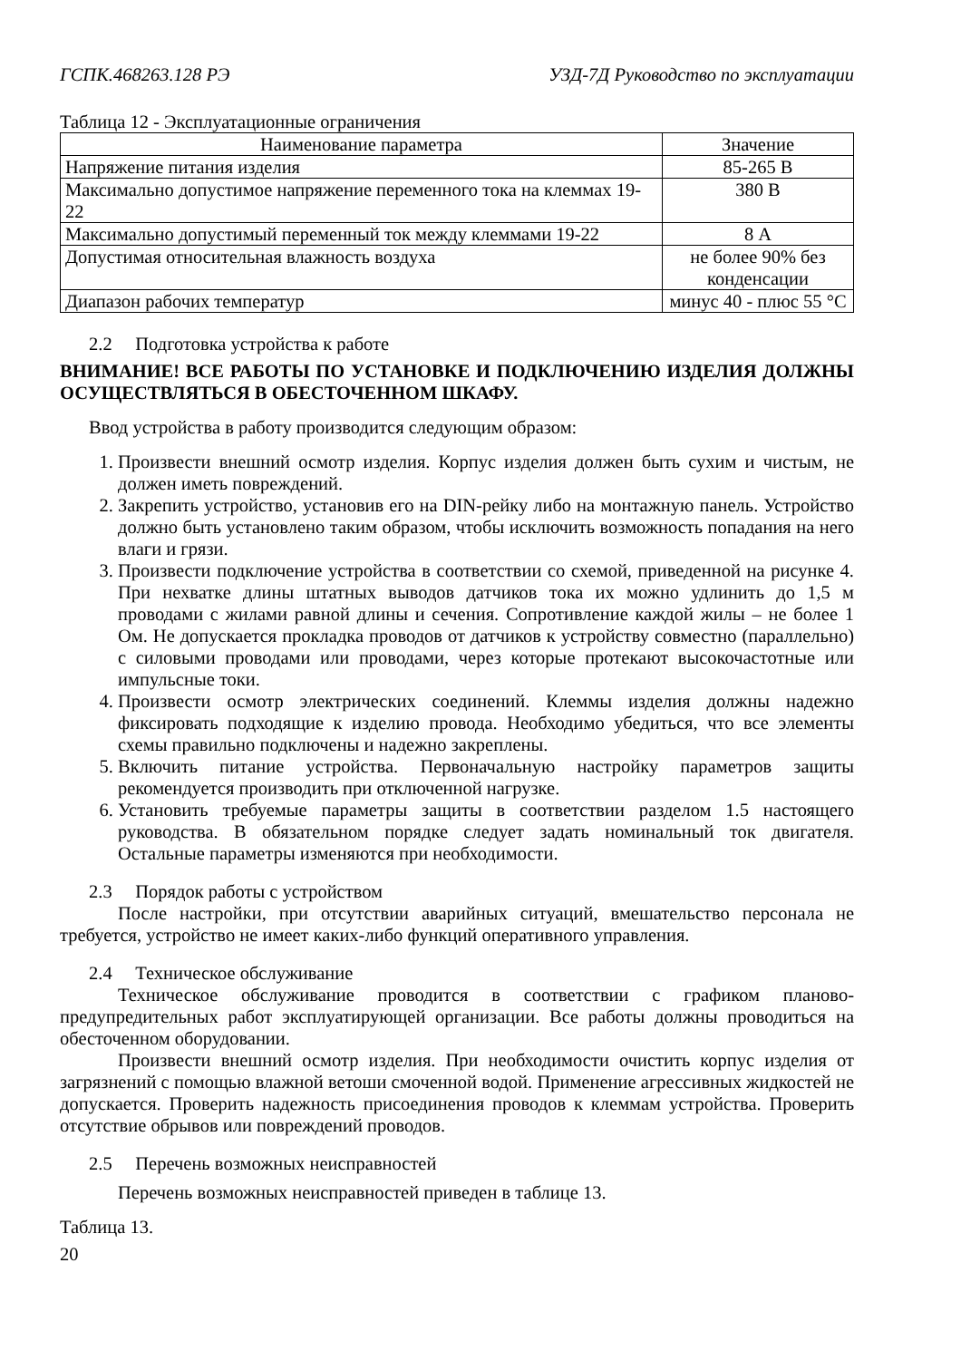ГСПК.468263.128 РЭ УЗД-7Д Руководство по эксплуатации
Таблица 12 - Эксплуатационные ограничения
| Наименование параметра | Значение |
| --- | --- |
| Напряжение питания изделия | 85-265 В |
| Максимально допустимое напряжение переменного тока на клеммах 19-22 | 380 В |
| Максимально допустимый переменный ток между клеммами 19-22 | 8 А |
| Допустимая относительная влажность воздуха | не более 90% без конденсации |
| Диапазон рабочих температур | минус 40 - плюс 55 °С |
2.2 Подготовка устройства к работе
ВНИМАНИЕ! ВСЕ РАБОТЫ ПО УСТАНОВКЕ И ПОДКЛЮЧЕНИЮ ИЗДЕЛИЯ ДОЛЖНЫ ОСУЩЕСТВЛЯТЬСЯ В ОБЕСТОЧЕННОМ ШКАФУ.
Ввод устройства в работу производится следующим образом:
1. Произвести внешний осмотр изделия. Корпус изделия должен быть сухим и чистым, не должен иметь повреждений.
2. Закрепить устройство, установив его на DIN-рейку либо на монтажную панель. Устройство должно быть установлено таким образом, чтобы исключить возможность попадания на него влаги и грязи.
3. Произвести подключение устройства в соответствии со схемой, приведенной на рисунке 4. При нехватке длины штатных выводов датчиков тока их можно удлинить до 1,5 м проводами с жилами равной длины и сечения. Сопротивление каждой жилы – не более 1 Ом. Не допускается прокладка проводов от датчиков к устройству совместно (параллельно) с силовыми проводами или проводами, через которые протекают высокочастотные или импульсные токи.
4. Произвести осмотр электрических соединений. Клеммы изделия должны надежно фиксировать подходящие к изделию провода. Необходимо убедиться, что все элементы схемы правильно подключены и надежно закреплены.
5. Включить питание устройства. Первоначальную настройку параметров защиты рекомендуется производить при отключенной нагрузке.
6. Установить требуемые параметры защиты в соответствии разделом 1.5 настоящего руководства. В обязательном порядке следует задать номинальный ток двигателя. Остальные параметры изменяются при необходимости.
2.3 Порядок работы с устройством
После настройки, при отсутствии аварийных ситуаций, вмешательство персонала не требуется, устройство не имеет каких-либо функций оперативного управления.
2.4 Техническое обслуживание
Техническое обслуживание проводится в соответствии с графиком планово-предупредительных работ эксплуатирующей организации. Все работы должны проводиться на обесточенном оборудовании.
Произвести внешний осмотр изделия. При необходимости очистить корпус изделия от загрязнений с помощью влажной ветоши смоченной водой. Применение агрессивных жидкостей не допускается. Проверить надежность присоединения проводов к клеммам устройства. Проверить отсутствие обрывов или повреждений проводов.
2.5 Перечень возможных неисправностей
Перечень возможных неисправностей приведен в таблице 13.
Таблица 13.
20